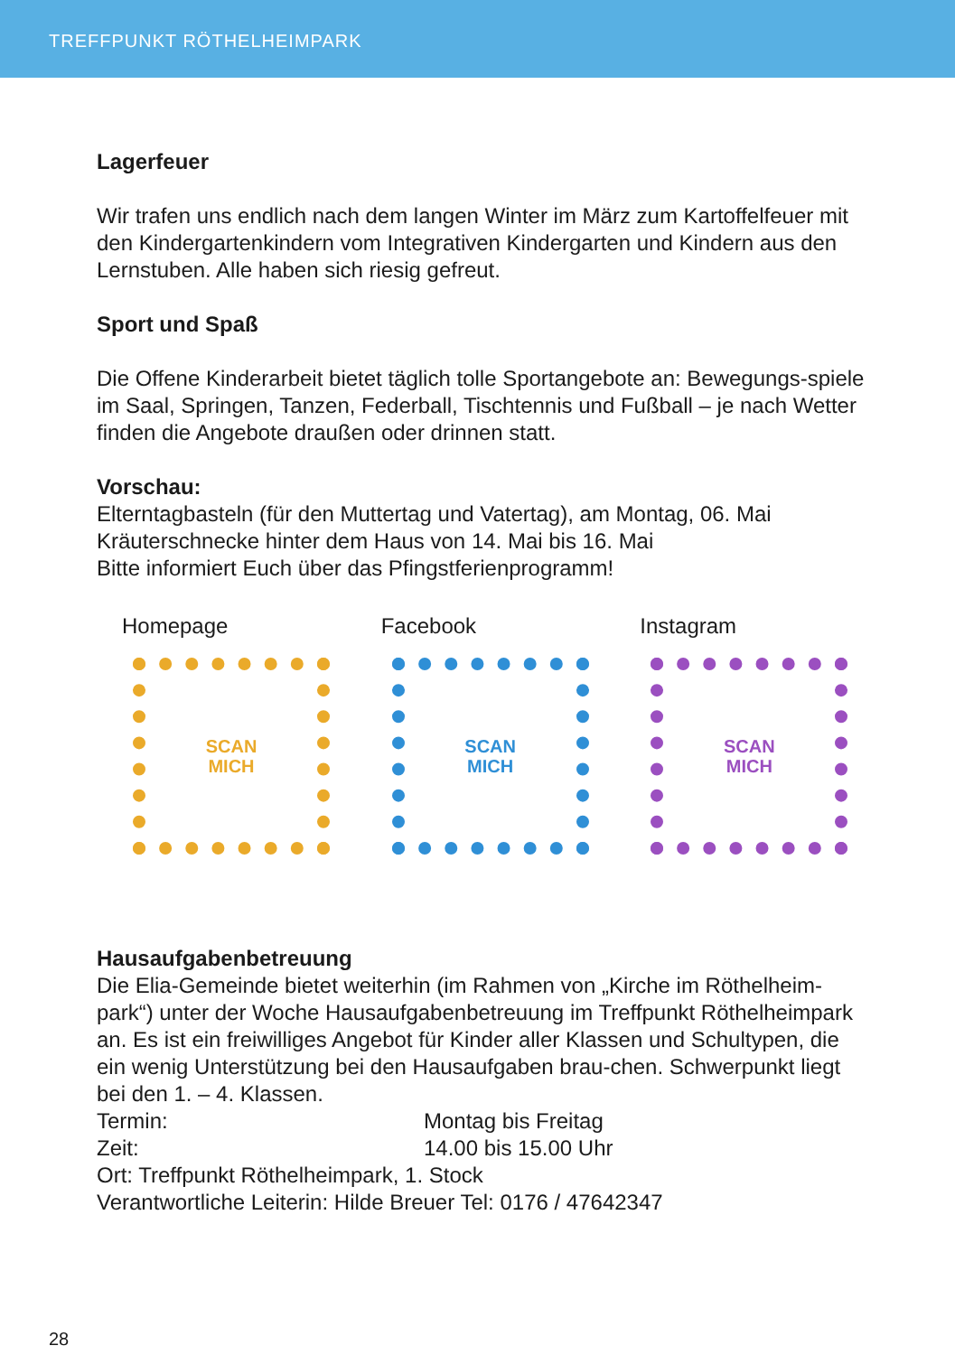TREFFPUNKT RÖTHELHEIMPARK
Lagerfeuer
Wir trafen uns endlich nach dem langen Winter im März zum Kartoffelfeuer mit den Kindergartenkindern vom Integrativen Kindergarten und Kindern aus den Lernstuben. Alle haben sich riesig gefreut.
Sport und Spaß
Die Offene Kinderarbeit bietet täglich tolle Sportangebote an: Bewegungs-spiele im Saal, Springen, Tanzen, Federball, Tischtennis und Fußball – je nach Wetter finden die Angebote draußen oder drinnen statt.
Vorschau:
Elterntagbasteln (für den Muttertag und Vatertag), am Montag, 06. Mai
Kräuterschnecke hinter dem Haus von 14. Mai bis 16. Mai
Bitte informiert Euch über das Pfingstferienprogramm!
Homepage
SCAN
MICH
Facebook
SCAN
MICH
Instagram
SCAN
MICH
Hausaufgabenbetreuung
Die Elia-Gemeinde bietet weiterhin (im Rahmen von „Kirche im Röthelheim-park“) unter der Woche Hausaufgabenbetreuung im Treffpunkt Röthelheimpark an. Es ist ein freiwilliges Angebot für Kinder aller Klassen und Schultypen, die ein wenig Unterstützung bei den Hausaufgaben brau-chen. Schwerpunkt liegt bei den 1. – 4. Klassen.
Termin: Montag bis Freitag
Zeit: 14.00 bis 15.00 Uhr
Ort: Treffpunkt Röthelheimpark, 1. Stock
Verantwortliche Leiterin: Hilde Breuer Tel: 0176 / 47642347
28